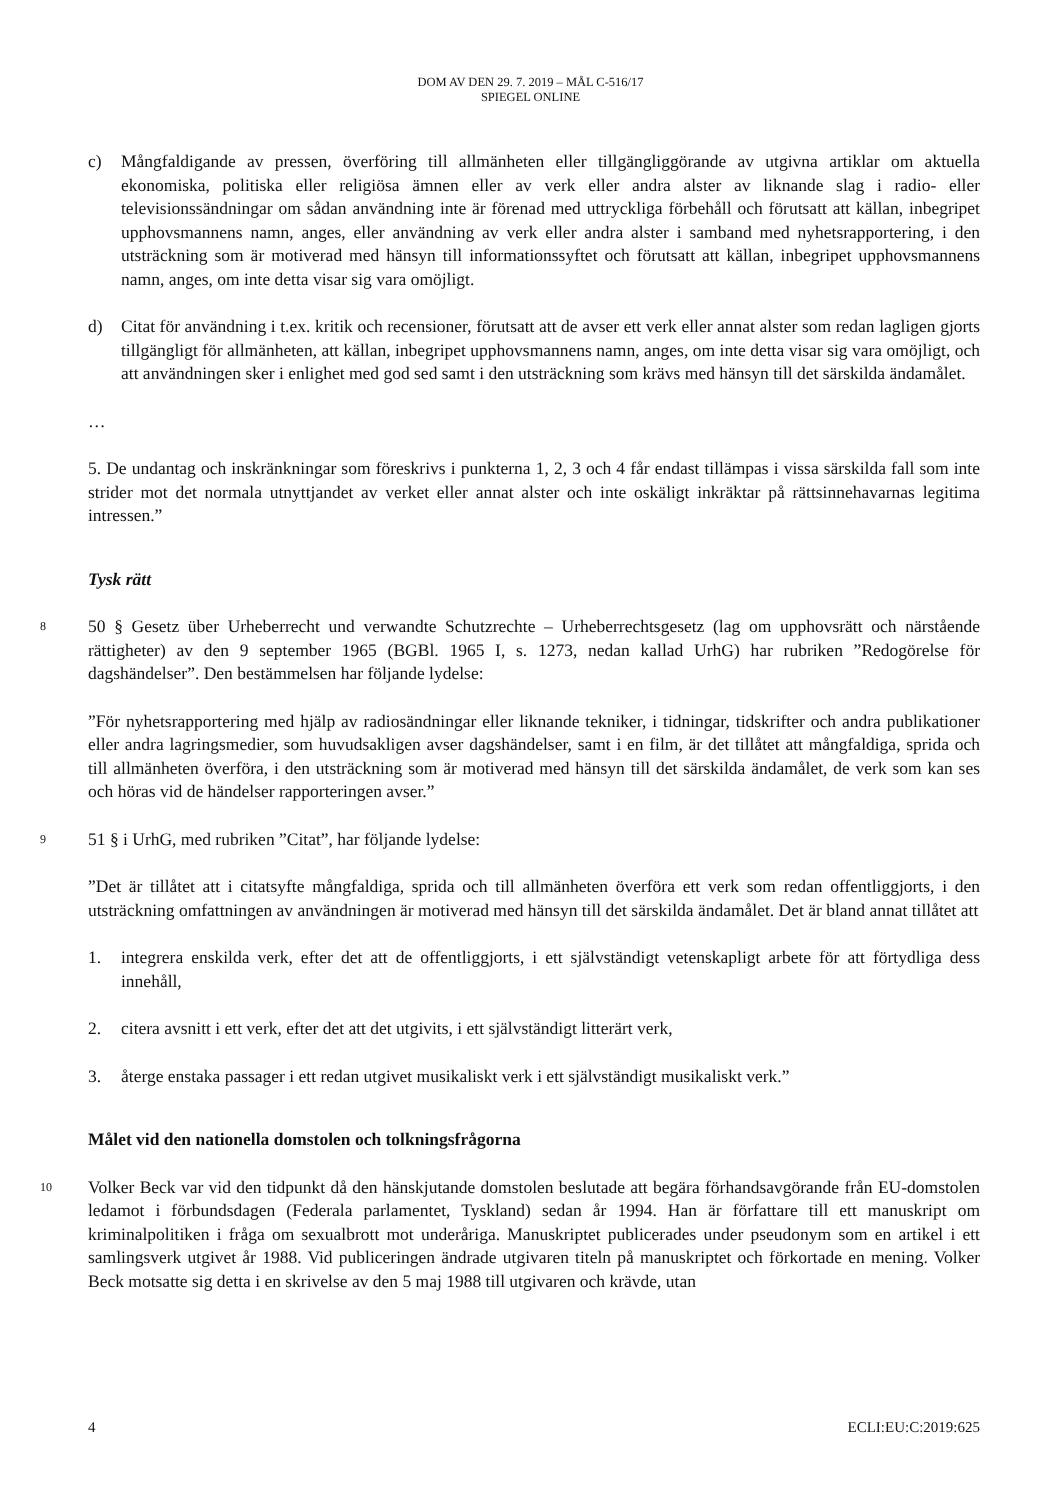DOM AV DEN 29. 7. 2019 – MÅL C-516/17
SPIEGEL ONLINE
c) Mångfaldigande av pressen, överföring till allmänheten eller tillgängliggörande av utgivna artiklar om aktuella ekonomiska, politiska eller religiösa ämnen eller av verk eller andra alster av liknande slag i radio- eller televisionssändningar om sådan användning inte är förenad med uttryckliga förbehåll och förutsatt att källan, inbegripet upphovsmannens namn, anges, eller användning av verk eller andra alster i samband med nyhetsrapportering, i den utsträckning som är motiverad med hänsyn till informationssyftet och förutsatt att källan, inbegripet upphovsmannens namn, anges, om inte detta visar sig vara omöjligt.
d) Citat för användning i t.ex. kritik och recensioner, förutsatt att de avser ett verk eller annat alster som redan lagligen gjorts tillgängligt för allmänheten, att källan, inbegripet upphovsmannens namn, anges, om inte detta visar sig vara omöjligt, och att användningen sker i enlighet med god sed samt i den utsträckning som krävs med hänsyn till det särskilda ändamålet.
…
5. De undantag och inskränkningar som föreskrivs i punkterna 1, 2, 3 och 4 får endast tillämpas i vissa särskilda fall som inte strider mot det normala utnyttjandet av verket eller annat alster och inte oskäligt inkräktar på rättsinnehavarnas legitima intressen.”
Tysk rätt
8 50 § Gesetz über Urheberrecht und verwandte Schutzrechte – Urheberrechtsgesetz (lag om upphovsrätt och närstående rättigheter) av den 9 september 1965 (BGBl. 1965 I, s. 1273, nedan kallad UrhG) har rubriken ”Redogörelse för dagshändelser”. Den bestämmelsen har följande lydelse:
”För nyhetsrapportering med hjälp av radiosändningar eller liknande tekniker, i tidningar, tidskrifter och andra publikationer eller andra lagringsmedier, som huvudsakligen avser dagshändelser, samt i en film, är det tillåtet att mångfaldiga, sprida och till allmänheten överföra, i den utsträckning som är motiverad med hänsyn till det särskilda ändamålet, de verk som kan ses och höras vid de händelser rapporteringen avser.”
9 51 § i UrhG, med rubriken ”Citat”, har följande lydelse:
”Det är tillåtet att i citatsyfte mångfaldiga, sprida och till allmänheten överföra ett verk som redan offentliggjorts, i den utsträckning omfattningen av användningen är motiverad med hänsyn till det särskilda ändamålet. Det är bland annat tillåtet att
1. integrera enskilda verk, efter det att de offentliggjorts, i ett självständigt vetenskapligt arbete för att förtydliga dess innehåll,
2. citera avsnitt i ett verk, efter det att det utgivits, i ett självständigt litterärt verk,
3. återge enstaka passager i ett redan utgivet musikaliskt verk i ett självständigt musikaliskt verk.”
Målet vid den nationella domstolen och tolkningsfrågorna
10 Volker Beck var vid den tidpunkt då den hänskjutande domstolen beslutade att begära förhandsavgörande från EU-domstolen ledamot i förbundsdagen (Federala parlamentet, Tyskland) sedan år 1994. Han är författare till ett manuskript om kriminalpolitiken i fråga om sexualbrott mot underåriga. Manuskriptet publicerades under pseudonym som en artikel i ett samlingsverk utgivet år 1988. Vid publiceringen ändrade utgivaren titeln på manuskriptet och förkortade en mening. Volker Beck motsatte sig detta i en skrivelse av den 5 maj 1988 till utgivaren och krävde, utan
4 ECLI:EU:C:2019:625